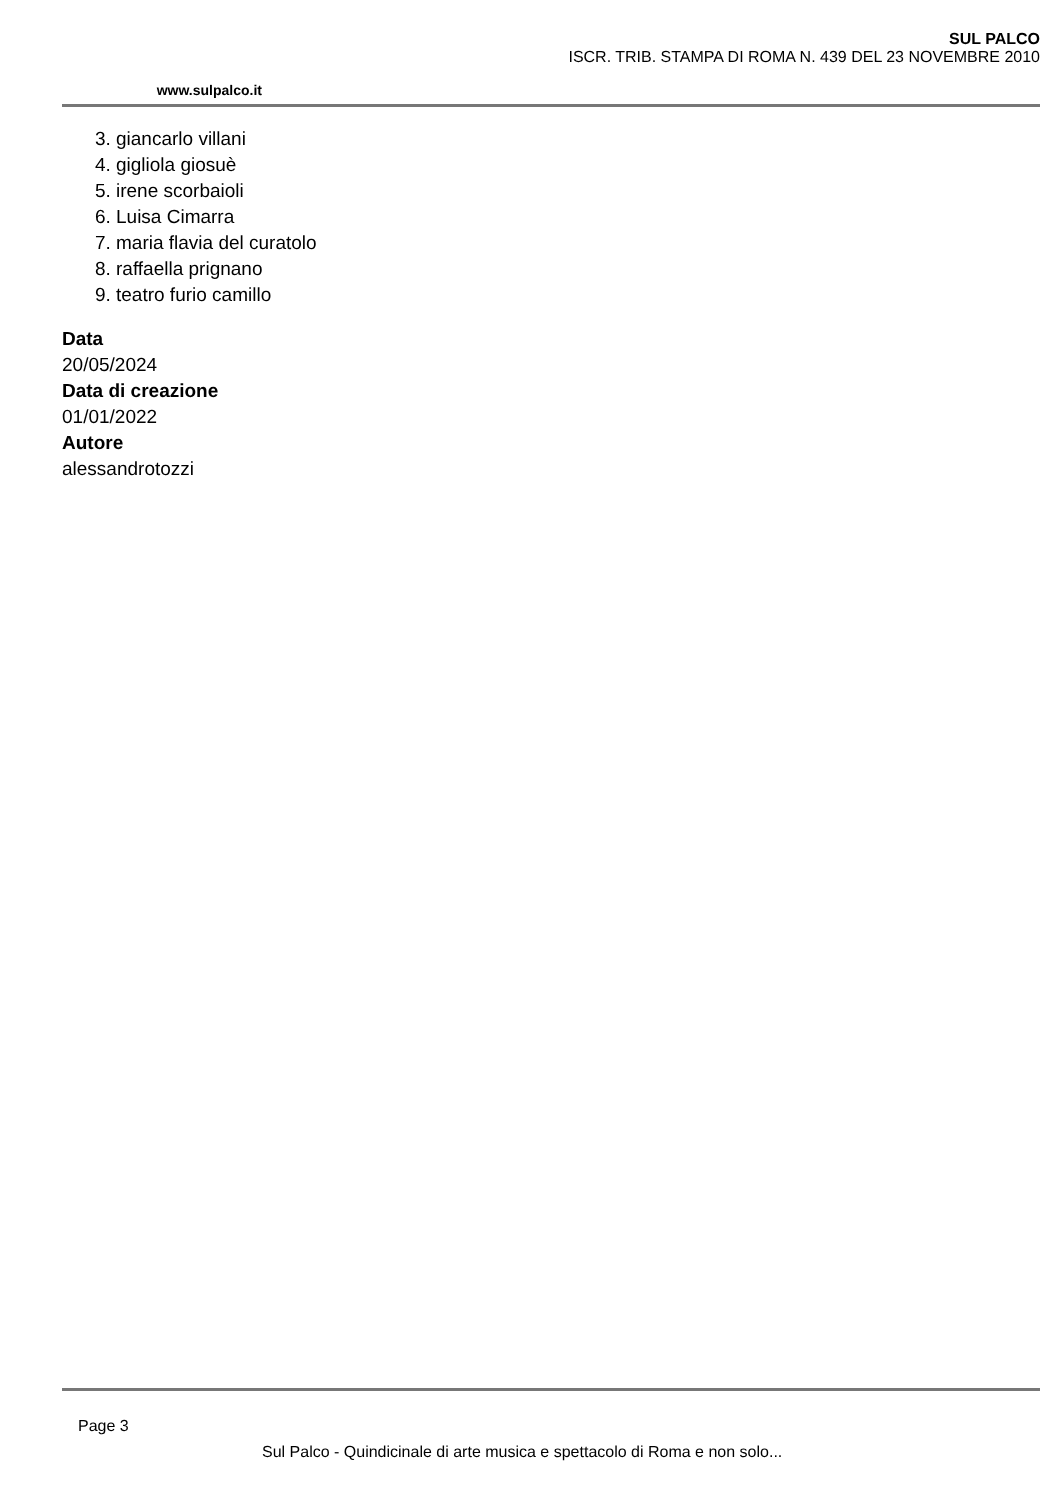www.sulpalco.it
SUL PALCO
ISCR. TRIB. STAMPA DI ROMA N. 439 DEL 23 NOVEMBRE 2010
3. giancarlo villani
4. gigliola giosuè
5. irene scorbaioli
6. Luisa Cimarra
7. maria flavia del curatolo
8. raffaella prignano
9. teatro furio camillo
Data
20/05/2024
Data di creazione
01/01/2022
Autore
alessandrotozzi
Page 3
Sul Palco - Quindicinale di arte musica e spettacolo di Roma e non solo...